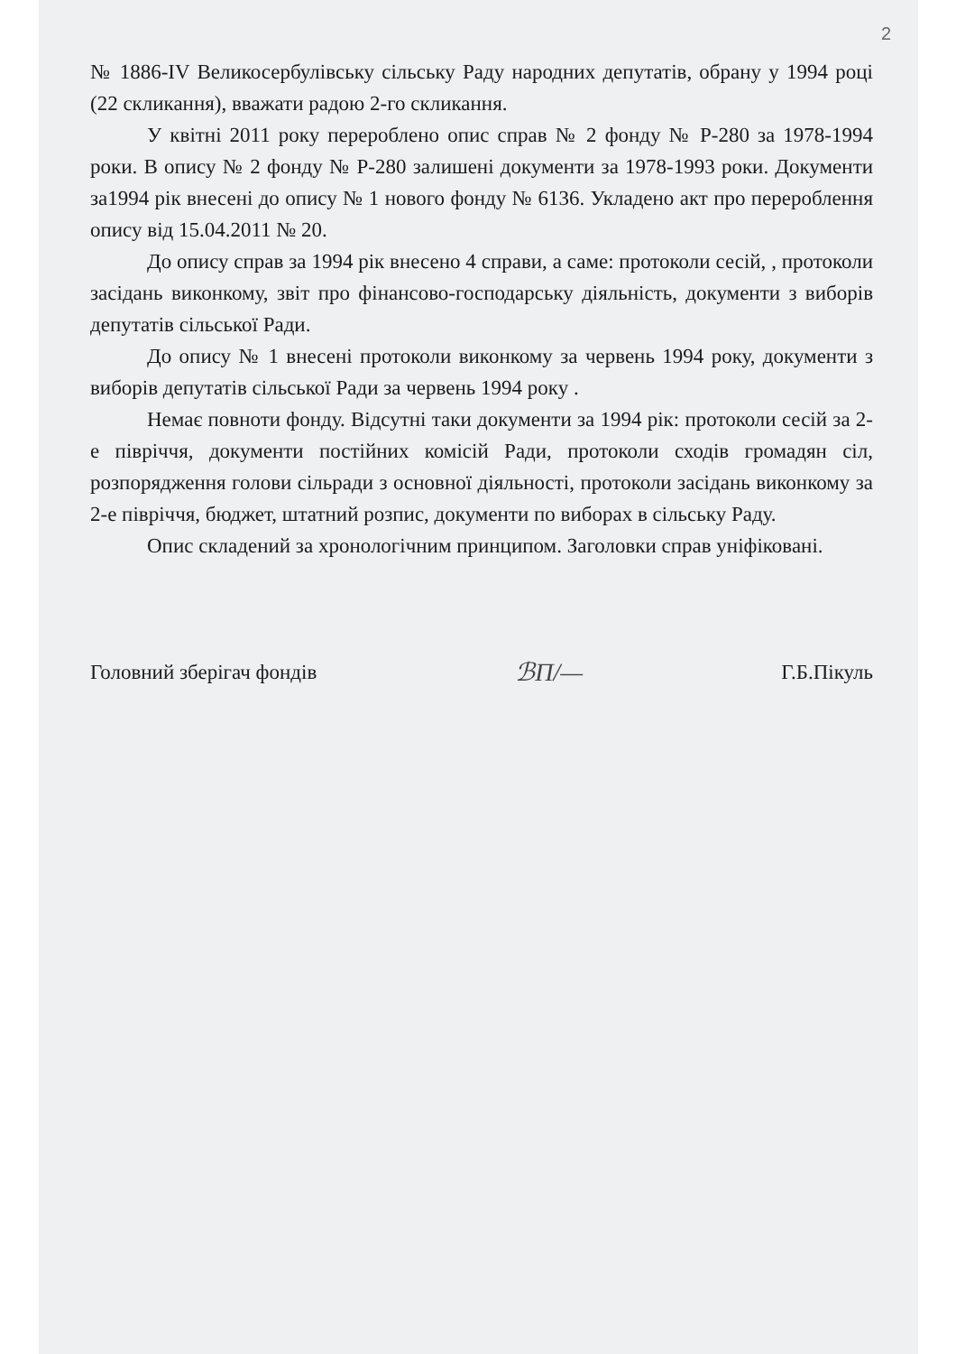2
№ 1886-IV Великосербулівську сільську Раду народних депутатів, обрану у 1994 році (22 скликання), вважати радою 2-го скликання.
У квітні 2011 року перероблено опис справ № 2 фонду № Р-280 за 1978-1994 роки. В опису № 2 фонду № Р-280 залишені документи за 1978-1993 роки. Документи за1994 рік внесені до опису № 1 нового фонду № 6136. Укладено акт про перероблення опису від 15.04.2011 № 20.
До опису справ за 1994 рік внесено 4 справи, а саме: протоколи сесій, , протоколи засідань виконкому, звіт про фінансово-господарську діяльність, документи з виборів депутатів сільської Ради.
До опису № 1 внесені протоколи виконкому за червень 1994 року, документи з виборів депутатів сільської Ради за червень 1994 року .
Немає повноти фонду. Відсутні таки документи за 1994 рік: протоколи сесій за 2-е півріччя, документи постійних комісій Ради, протоколи сходів громадян сіл, розпорядження голови сільради з основної діяльності, протоколи засідань виконкому за 2-е півріччя, бюджет, штатний розпис, документи по виборах в сільську Раду.
Опис складений за хронологічним принципом. Заголовки справ уніфіковані.
Головний зберігач фондів ℬП/— Г.Б.Пікуль